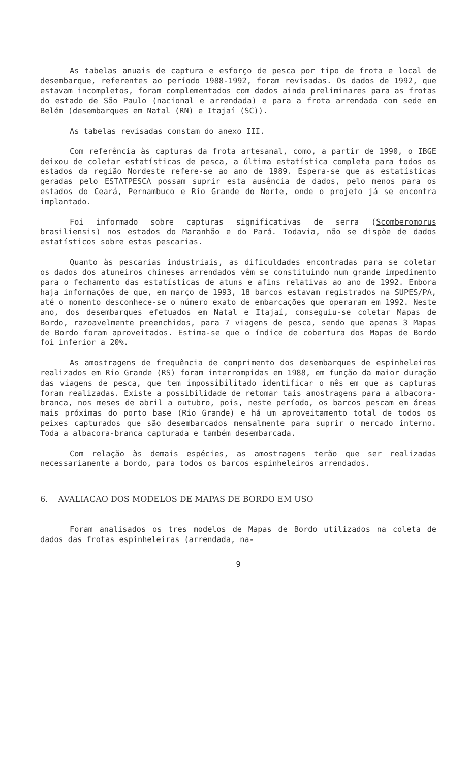As tabelas anuais de captura e esforço de pesca por tipo de frota e local de desembarque, referentes ao período 1988-1992, foram revisadas. Os dados de 1992, que estavam incompletos, foram complementados com dados ainda preliminares para as frotas do estado de São Paulo (nacional e arrendada) e para a frota arrendada com sede em Belém (desembarques em Natal (RN) e Itajaí (SC)).
As tabelas revisadas constam do anexo III.
Com referência às capturas da frota artesanal, como, a partir de 1990, o IBGE deixou de coletar estatísticas de pesca, a última estatística completa para todos os estados da região Nordeste refere-se ao ano de 1989. Espera-se que as estatísticas geradas pelo ESTATPESCA possam suprir esta ausência de dados, pelo menos para os estados do Ceará, Pernambuco e Rio Grande do Norte, onde o projeto já se encontra implantado.
Foi informado sobre capturas significativas de serra (Scomberomorus brasiliensis) nos estados do Maranhão e do Pará. Todavia, não se dispõe de dados estatísticos sobre estas pescarias.
Quanto às pescarias industriais, as dificuldades encontradas para se coletar os dados dos atuneiros chineses arrendados vêm se constituindo num grande impedimento para o fechamento das estatísticas de atuns e afins relativas ao ano de 1992. Embora haja informações de que, em março de 1993, 18 barcos estavam registrados na SUPES/PA, até o momento desconhece-se o número exato de embarcações que operaram em 1992. Neste ano, dos desembarques efetuados em Natal e Itajaí, conseguiu-se coletar Mapas de Bordo, razoavelmente preenchidos, para 7 viagens de pesca, sendo que apenas 3 Mapas de Bordo foram aproveitados. Estima-se que o índice de cobertura dos Mapas de Bordo foi inferior a 20%.
As amostragens de frequência de comprimento dos desembarques de espinheleiros realizados em Rio Grande (RS) foram interrompidas em 1988, em função da maior duração das viagens de pesca, que tem impossibilitado identificar o mês em que as capturas foram realizadas. Existe a possibilidade de retomar tais amostragens para a albacora-branca, nos meses de abril a outubro, pois, neste período, os barcos pescam em áreas mais próximas do porto base (Rio Grande) e há um aproveitamento total de todos os peixes capturados que são desembarcados mensalmente para suprir o mercado interno. Toda a albacora-branca capturada e também desembarcada.
Com relação às demais espécies, as amostragens terão que ser realizadas necessariamente a bordo, para todos os barcos espinheleiros arrendados.
6. AVALIAÇAO DOS MODELOS DE MAPAS DE BORDO EM USO
Foram analisados os tres modelos de Mapas de Bordo utilizados na coleta de dados das frotas espinheleiras (arrendada, na-
9